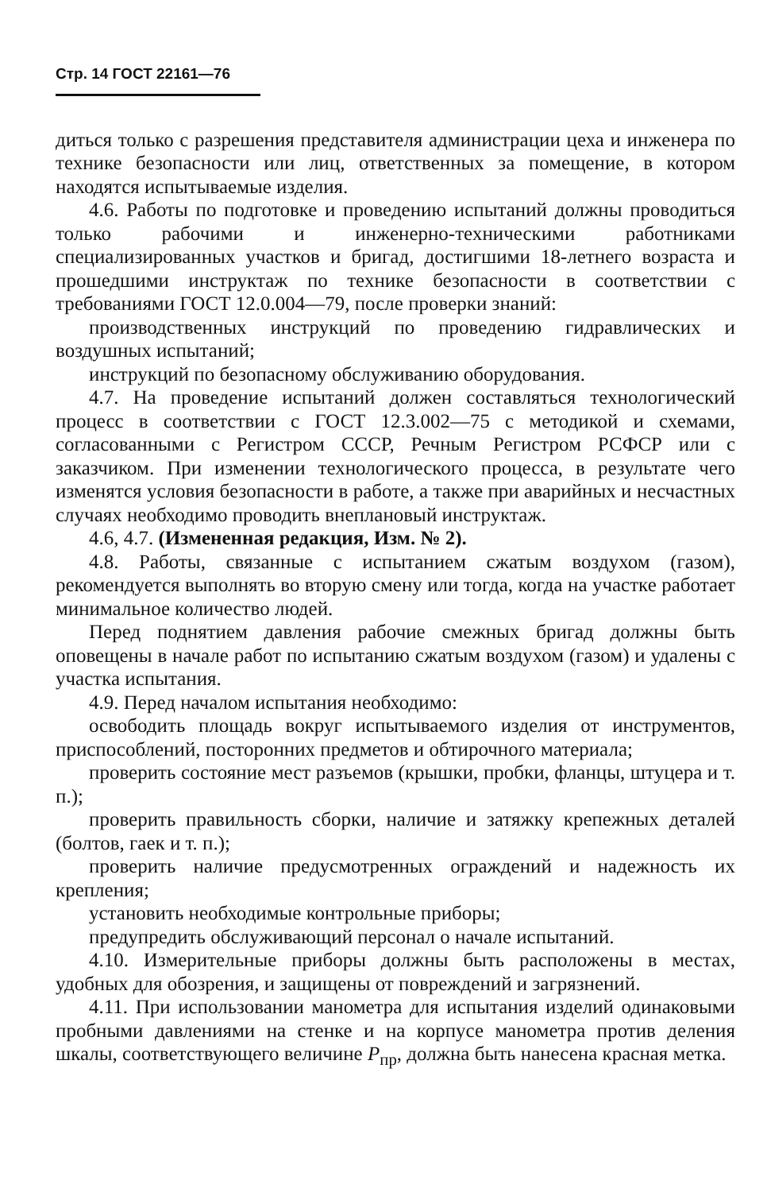Стр. 14 ГОСТ 22161—76
диться только с разрешения представителя администрации цеха и инженера по технике безопасности или лиц, ответственных за помещение, в котором находятся испытываемые изделия.
4.6. Работы по подготовке и проведению испытаний должны проводиться только рабочими и инженерно-техническими работниками специализированных участков и бригад, достигшими 18-летнего возраста и прошедшими инструктаж по технике безопасности в соответствии с требованиями ГОСТ 12.0.004—79, после проверки знаний:
производственных инструкций по проведению гидравлических и воздушных испытаний;
инструкций по безопасному обслуживанию оборудования.
4.7. На проведение испытаний должен составляться технологический процесс в соответствии с ГОСТ 12.3.002—75 с методикой и схемами, согласованными с Регистром СССР, Речным Регистром РСФСР или с заказчиком. При изменении технологического процесса, в результате чего изменятся условия безопасности в работе, а также при аварийных и несчастных случаях необходимо проводить внеплановый инструктаж.
4.6, 4.7. (Измененная редакция, Изм. № 2).
4.8. Работы, связанные с испытанием сжатым воздухом (газом), рекомендуется выполнять во вторую смену или тогда, когда на участке работает минимальное количество людей.
Перед поднятием давления рабочие смежных бригад должны быть оповещены в начале работ по испытанию сжатым воздухом (газом) и удалены с участка испытания.
4.9. Перед началом испытания необходимо:
освободить площадь вокруг испытываемого изделия от инструментов, приспособлений, посторонних предметов и обтирочного материала;
проверить состояние мест разъемов (крышки, пробки, фланцы, штуцера и т. п.);
проверить правильность сборки, наличие и затяжку крепежных деталей (болтов, гаек и т. п.);
проверить наличие предусмотренных ограждений и надежность их крепления;
установить необходимые контрольные приборы;
предупредить обслуживающий персонал о начале испытаний.
4.10. Измерительные приборы должны быть расположены в местах, удобных для обозрения, и защищены от повреждений и загрязнений.
4.11. При использовании манометра для испытания изделий одинаковыми пробными давлениями на стенке и на корпусе манометра против деления шкалы, соответствующего величине P<sub>пр</sub>, должна быть нанесена красная метка.